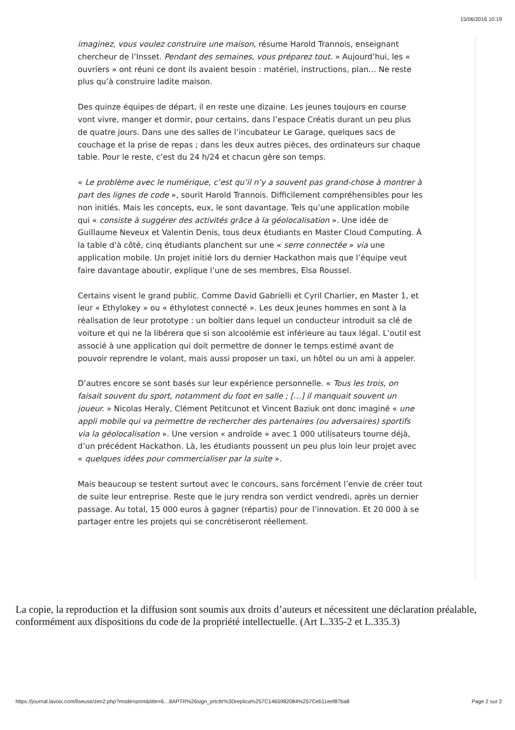15/06/2016 10:19
imaginez, vous voulez construire une maison, résume Harold Trannois, enseignant chercheur de l’Insset. Pendant des semaines, vous préparez tout. » Aujourd’hui, les « ouvriers » ont réuni ce dont ils avaient besoin : matériel, instructions, plan… Ne reste plus qu’à construire ladite maison.
Des quinze équipes de départ, il en reste une dizaine. Les jeunes toujours en course vont vivre, manger et dormir, pour certains, dans l’espace Créatis durant un peu plus de quatre jours. Dans une des salles de l’incubateur Le Garage, quelques sacs de couchage et la prise de repas ; dans les deux autres pièces, des ordinateurs sur chaque table. Pour le reste, c’est du 24 h/24 et chacun gère son temps.
« Le problème avec le numérique, c’est qu’il n’y a souvent pas grand-chose à montrer à part des lignes de code », sourit Harold Trannois. Difficilement compréhensibles pour les non initiés. Mais les concepts, eux, le sont davantage. Tels qu’une application mobile qui « consiste à suggérer des activités grâce à la géolocalisation ». Une idée de Guillaume Neveux et Valentin Denis, tous deux étudiants en Master Cloud Computing. À la table d’à côté, cinq étudiants planchent sur une « serre connectée » via une application mobile. Un projet initié lors du dernier Hackathon mais que l’équipe veut faire davantage aboutir, explique l’une de ses membres, Elsa Roussel.
Certains visent le grand public. Comme David Gabrielli et Cyril Charlier, en Master 1, et leur « Ethylokey » ou « éthylotest connecté ». Les deux jeunes hommes en sont à la réalisation de leur prototype : un boîtier dans lequel un conducteur introduit sa clé de voiture et qui ne la libérera que si son alcoolémie est inférieure au taux légal. L’outil est associé à une application qui doit permettre de donner le temps estimé avant de pouvoir reprendre le volant, mais aussi proposer un taxi, un hôtel ou un ami à appeler.
D’autres encore se sont basés sur leur expérience personnelle. « Tous les trois, on faisait souvent du sport, notamment du foot en salle ; […] il manquait souvent un joueur. » Nicolas Heraly, Clément Petitcunot et Vincent Baziuk ont donc imaginé « une appli mobile qui va permettre de rechercher des partenaires (ou adversaires) sportifs via la géolocalisation ». Une version « androïde » avec 1 000 utilisateurs tourne déjà, d’un précédent Hackathon. Là, les étudiants poussent un peu plus loin leur projet avec « quelques idées pour commercialiser par la suite ».
Mais beaucoup se testent surtout avec le concours, sans forcément l’envie de créer tout de suite leur entreprise. Reste que le jury rendra son verdict vendredi, après un dernier passage. Au total, 15 000 euros à gagner (répartis) pour de l’innovation. Et 20 000 à se partager entre les projets qui se concrétiseront réellement.
La copie, la reproduction et la diffusion sont soumis aux droits d’auteurs et nécessitent une déclaration préalable, conformément aux dispositions du code de la propriété intellectuelle. (Art L.335-2 et L.335.3)
https://journal.lavoix.com/liseuse/zen2.php?mode=print&title=6…8APTR%26sign_prtcttr%3Dreplica%257C1465982084%257Ceb11eef87ba8 Page 2 sur 2